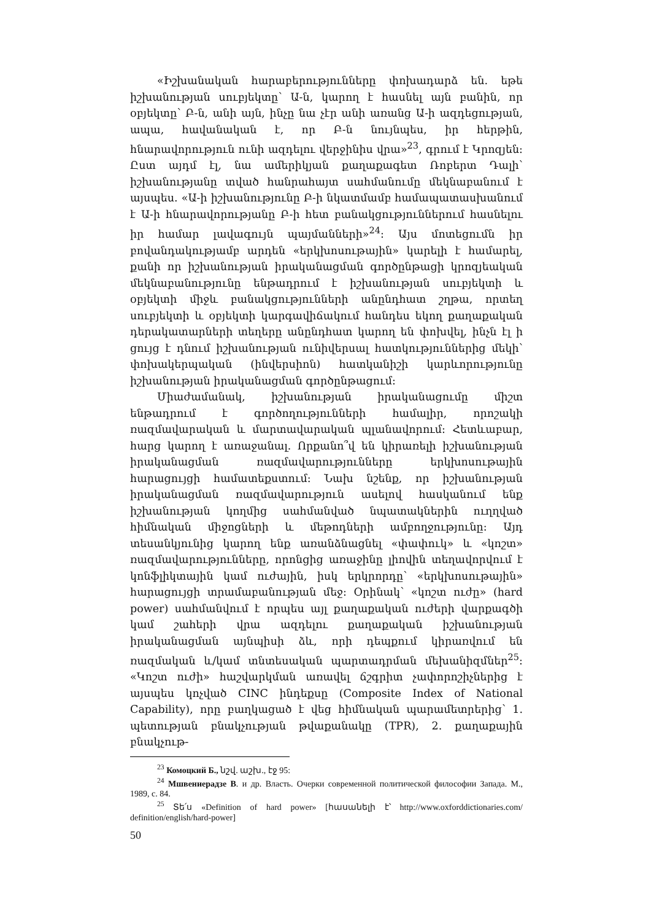«Իշխանական հարաբերությունները փոխադարձ են. եթե իշխանության սուբյեկտը՝ Ա-ն, կարող է հասնել այն բանին, որ օբյեկտը՝ Բ-ն, անի այն, ինչը նա չէր անի առանց Ա-ի ազդեցության, ապա, հավանական է, որ Բ-ն նույնպես, իր հերթին, հնարավորություն ունի ազդելու վերջինիս վրա»<sup>23</sup>, գրում է Կրոզյեն: Ըստ այդմ էլ, նա ամերիկյան քաղաքագետ Ռոբերտ Դալի՝ իշխանությանը տված հանրահայտ սահմանումը մեկնաբանում է այսպես. «Ա-ի իշխանությունը Բ-ի նկատմամբ համապատասխանում է Ա-ի հնարավորությանը Բ-ի հետ բանակցություններում հասնելու իր համար լավագույն պայմանների»<sup>24</sup>: Այս մոտեցումն իր բովանդակությամբ արդեն «երկխոսութային» կարելի է համարել, քանի որ իշխանության իրականացման գործընթացի կրոզյեական մեկնաբանությունը ենթադրում է իշխանության սուբյեկտի և օբյեկտի միջև բանակցությունների անընդհատ շղթա, որտեղ սուբյեկտի և օբյեկտի կարգավիճակում հանդես եկող քաղաքական դերակատարների տեղերը անընդհատ կարող են փոխվել, ինչն էլ ի ցույց է դնում իշխանության ունիվերսալ հատկություններից մեկի՝ փոխակերպական (ինվերսիոն) հատկանիշի կարևորությունը իշխանության իրականացման գործընթացում:
Միաժամանակ, իշխանության իրականացումը միշտ ենթադրում է գործողությունների համալիր, որոշակի ռազմավարական և մարտավարական պլանավորում: Հետևաբար, հարց կարող է առաջանալ. Որքանո՞վ են կիրառելի իշխանության իրականացման ռազմավարությունները երկխոսութային հարացույցի համատեքստում: Նախ նշենք, որ իշխանության իրականացման ռազմավարություն ասելով հասկանում ենք իշխանության կողմից սահմանված նպատակներին ուղղված հիմնական միջոցների և մեթոդների ամբողջությունը: Այդ տեսանկյունից կարող ենք առանձնացնել «փափուկ» և «կոշտ» ռազմավարությունները, որոնցից առաջինը լիովին տեղավորվում է կոնֆլիկտային կամ ուժային, իսկ երկրորդը՝ «երկխոսութային» հարացույցի տրամաբանության մեջ: Օրինակ՝ «կոշտ ուժը» (hard power) սահմանվում է որպես այլ քաղաքական ուժերի վարքագծի կամ շահերի վրա ազդելու քաղաքական իշխանության իրականացման այնպիսի ձև, որի դեպքում կիրառվում են ռազմական և/կամ տնտեսական պարտադրման մեխանիզմներ<sup>25</sup>: «Կոշտ ուժի» հաշվարկման առավել ճշգրիտ չափորոշիչներից է այսպես կոչված CINC ինդեքսը (Composite Index of National Capability), որը բաղկացած է վեց հիմնական պարամետրերից՝ 1. պետության բնակչության թվաքանակը (TPR), 2. քաղաքային բնակչութ-
<sup>23</sup> Комоцкий Б., նշվ. աշխ., էջ 95:
<sup>24</sup> Мшвениерадзе В. и др. Власть. Очерки современной политической философии Запада. М., 1989, с. 84.
<sup>25</sup> Տե՛ս «Definition of hard power» [հասանելի է՝ http://www.oxforddictionaries.com/ definition/english/hard-power]
50